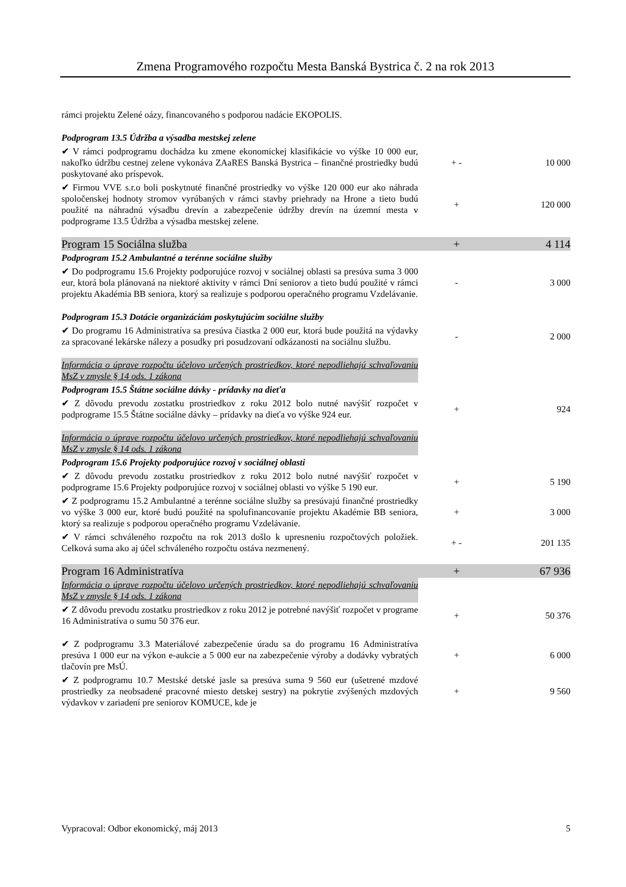Zmena Programového rozpočtu Mesta Banská Bystrica č. 2 na rok 2013
| rámci projektu Zelené oázy, financovaného s podporou nadácie EKOPOLIS. | | |
| Podprogram 13.5 Údržba a výsadba mestskej zelene | | |
| ✔ V rámci podprogramu dochádza ku zmene ekonomickej klasifikácie vo výške 10 000 eur, nakoľko údržbu cestnej zelene vykonáva ZAaRES Banská Bystrica – finančné prostriedky budú poskytované ako príspevok. | + - | 10 000 |
| ✔ Firmou VVE s.r.o boli poskytnuté finančné prostriedky vo výške 120 000 eur ako náhrada spoločenskej hodnoty stromov vyrúbaných v rámci stavby priehrady na Hrone a tieto budú použité na náhradnú výsadbu drevín a zabezpečenie údržby drevín na územní mesta v podprograme 13.5 Údržba a výsadba mestskej zelene. | + | 120 000 |
| Program 15 Sociálna služba | + | 4 114 |
| Podprogram 15.2 Ambulantné a terénne sociálne služby | | |
| ✔ Do podprogramu 15.6 Projekty podporujúce rozvoj v sociálnej oblasti sa presúva suma 3 000 eur, ktorá bola plánovaná na niektoré aktivity v rámci Dní seniorov a tieto budú použité v rámci projektu Akadémia BB seniora, ktorý sa realizuje s podporou operačného programu Vzdelávanie. | - | 3 000 |
| Podprogram 15.3 Dotácie organizáciám poskytujúcim sociálne služby | | |
| ✔ Do programu 16 Administratíva sa presúva čiastka 2 000 eur, ktorá bude použitá na výdavky za spracované lekárske nálezy a posudky pri posudzovaní odkázanosti na sociálnu službu. | - | 2 000 |
| Informácia o úprave rozpočtu účelovo určených prostriedkov, ktoré nepodliehajú schvaľovaniu MsZ v zmysle § 14 ods. 1 zákona | | |
| Podprogram 15.5 Štátne sociálne dávky - prídavky na dieťa | | |
| ✔ Z dôvodu prevodu zostatku prostriedkov z roku 2012 bolo nutné navýšiť rozpočet v podprograme 15.5 Štátne sociálne dávky – prídavky na dieťa vo výške 924 eur. | + | 924 |
| Informácia o úprave rozpočtu účelovo určených prostriedkov, ktoré nepodliehajú schvaľovaniu MsZ v zmysle § 14 ods. 1 zákona | | |
| Podprogram 15.6 Projekty podporujúce rozvoj v sociálnej oblasti | | |
| ✔ Z dôvodu prevodu zostatku prostriedkov z roku 2012 bolo nutné navýšiť rozpočet v podprograme 15.6 Projekty podporujúce rozvoj v sociálnej oblasti vo výške 5 190 eur. | + | 5 190 |
| ✔ Z podprogramu 15.2 Ambulantné a terénne sociálne služby sa presúvajú finančné prostriedky vo výške 3 000 eur, ktoré budú použité na spolufinancovanie projektu Akadémie BB seniora, ktorý sa realizuje s podporou operačného programu Vzdelávanie. | + | 3 000 |
| ✔ V rámci schváleného rozpočtu na rok 2013 došlo k upresneniu rozpočtových položiek. Celková suma ako aj účel schváleného rozpočtu ostáva nezmenený. | + - | 201 135 |
| Program 16 Administratíva | + | 67 936 |
| Informácia o úprave rozpočtu účelovo určených prostriedkov, ktoré nepodliehajú schvaľovaniu MsZ v zmysle § 14 ods. 1 zákona | | |
| ✔ Z dôvodu prevodu zostatku prostriedkov z roku 2012 je potrebné navýšiť rozpočet v programe 16 Administratíva o sumu 50 376 eur. | + | 50 376 |
| ✔ Z podprogramu 3.3 Materiálové zabezpečenie úradu sa do programu 16 Administratíva presúva 1 000 eur na výkon e-aukcie a 5 000 eur na zabezpečenie výroby a dodávky vybratých tlačovín pre MsÚ. | + | 6 000 |
| ✔ Z podprogramu 10.7 Mestské detské jasle sa presúva suma 9 560 eur (ušetrené mzdové prostriedky za neobsadené pracovné miesto detskej sestry) na pokrytie zvýšených mzdových výdavkov v zariadení pre seniorov KOMUCE, kde je | + | 9 560 |
Vypracoval: Odbor ekonomický, máj 2013 5